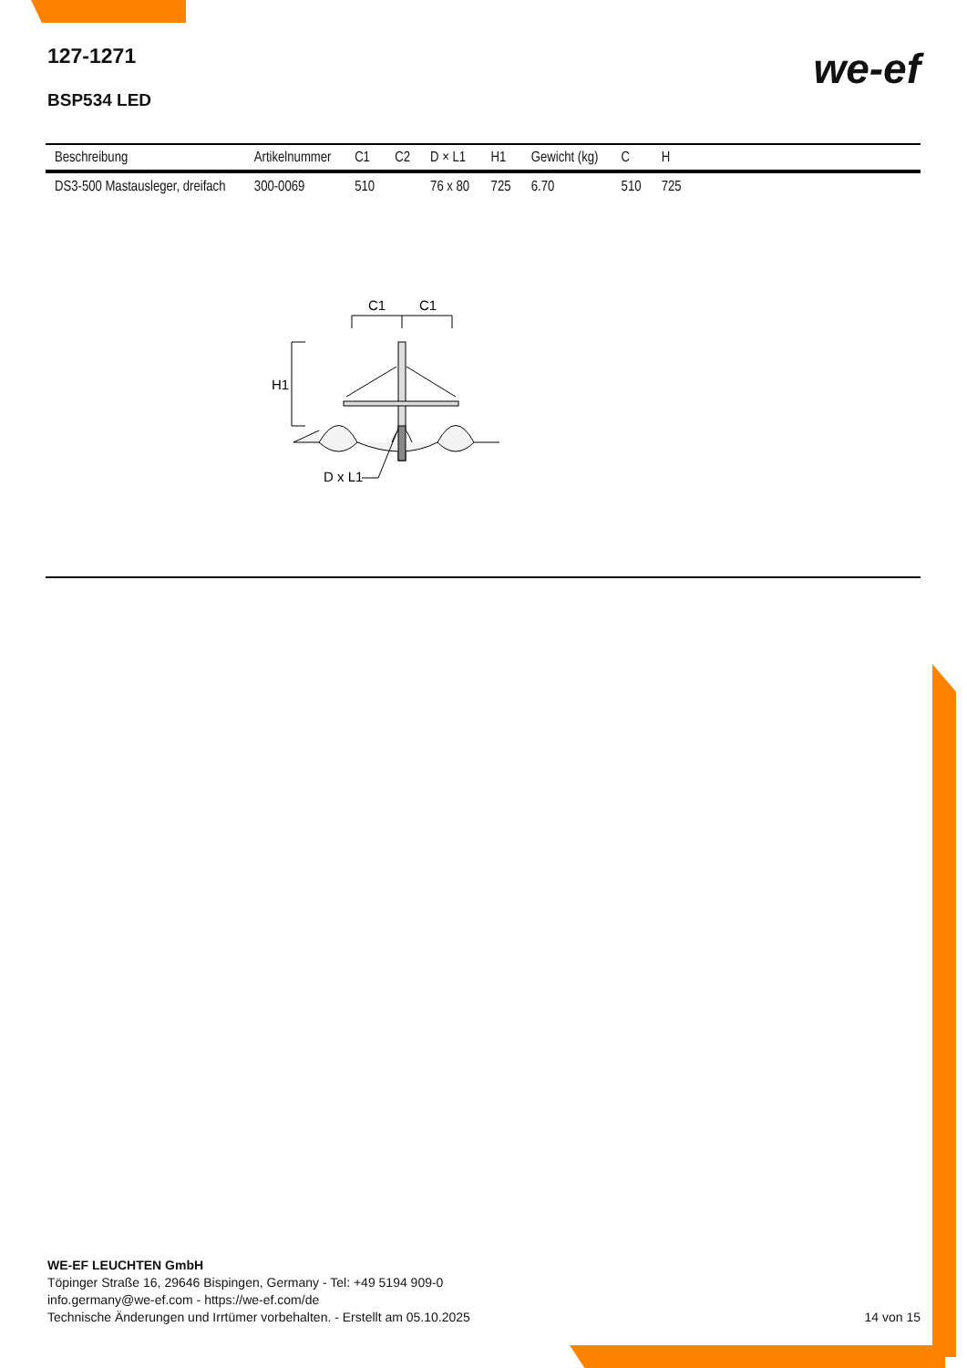127-1271
BSP534 LED
we-ef
| Beschreibung | Artikelnummer | C1 | C2 | D × L1 | H1 | Gewicht (kg) | C | H | |
| --- | --- | --- | --- | --- | --- | --- | --- | --- | --- |
| DS3-500 Mastausleger, dreifach | 300-0069 | 510 | | 76 x 80 | 725 | 6.70 | 510 | 725 | |
C1
C1
H1
D x L1
WE-EF LEUCHTEN GmbH
Töpinger Straße 16, 29646 Bispingen, Germany - Tel: +49 5194 909-0
info.germany@we-ef.com - https://we-ef.com/de
Technische Änderungen und Irrtümer vorbehalten. - Erstellt am 05.10.2025
14 von 15